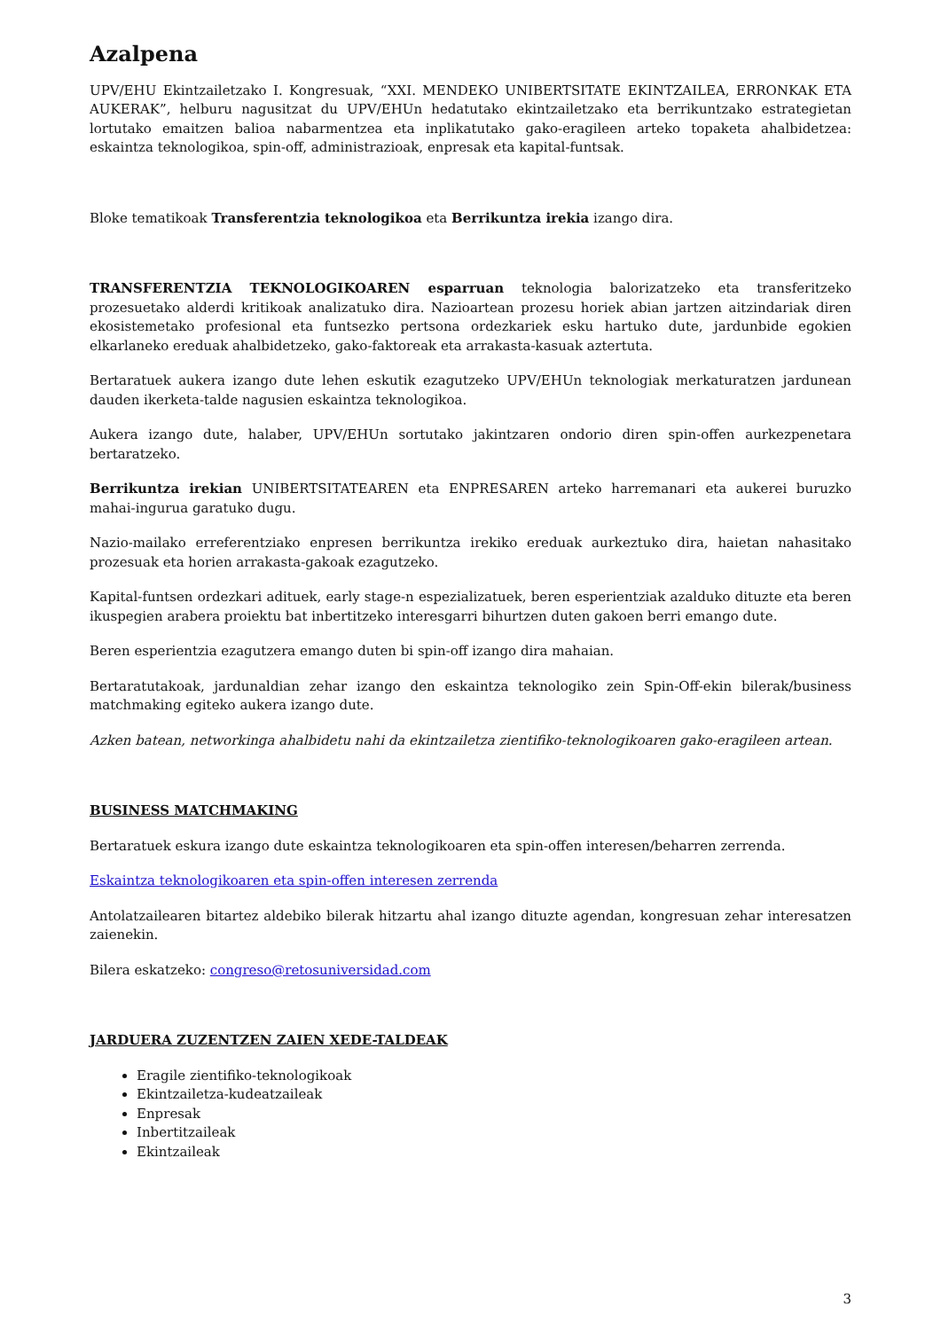Azalpena
UPV/EHU Ekintzailetzako I. Kongresuak, “XXI. MENDEKO UNIBERTSITATE EKINTZAILEA, ERRONKAK ETA AUKERAK”, helburu nagusitzat du UPV/EHUn hedatutako ekintzailetzako eta berrikuntzako estrategietan lortutako emaitzen balioa nabarmentzea eta inplikatutako gako-eragileen arteko topaketa ahalbidetzea: eskaintza teknologikoa, spin-off, administrazioak, enpresak eta kapital-funtsak.
Bloke tematikoak Transferentzia teknologikoa eta Berrikuntza irekia izango dira.
TRANSFERENTZIA TEKNOLOGIKOAREN esparruan teknologia balorizatzeko eta transferitzeko prozesuetako alderdi kritikoak analizatuko dira. Nazioartean prozesu horiek abian jartzen aitzindariak diren ekosistemetako profesional eta funtsezko pertsona ordezkariek esku hartuko dute, jardunbide egokien elkarlaneko ereduak ahalbidetzeko, gako-faktoreak eta arrakasta-kasuak aztertuta.
Bertaratuek aukera izango dute lehen eskutik ezagutzeko UPV/EHUn teknologiak merkaturatzen jardunean dauden ikerketa-talde nagusien eskaintza teknologikoa.
Aukera izango dute, halaber, UPV/EHUn sortutako jakintzaren ondorio diren spin-offen aurkezpenetara bertaratzeko.
Berrikuntza irekian UNIBERTSITATEAREN eta ENPRESAREN arteko harremanari eta aukerei buruzko mahai-ingurua garatuko dugu.
Nazio-mailako erreferentziako enpresen berrikuntza irekiko ereduak aurkeztuko dira, haietan nahasitako prozesuak eta horien arrakasta-gakoak ezagutzeko.
Kapital-funtsen ordezkari adituek, early stage-n espezializatuek, beren esperientziak azalduko dituzte eta beren ikuspegien arabera proiektu bat inbertitzeko interesgarri bihurtzen duten gakoen berri emango dute.
Beren esperientzia ezagutzera emango duten bi spin-off izango dira mahaian.
Bertaratutakoak, jardunaldian zehar izango den eskaintza teknologiko zein Spin-Off-ekin bilerak/business matchmaking egiteko aukera izango dute.
Azken batean, networkinga ahalbidetu nahi da ekintzailetza zientifiko-teknologikoaren gako-eragileen artean.
BUSINESS MATCHMAKING
Bertaratuek eskura izango dute eskaintza teknologikoaren eta spin-offen interesen/beharren zerrenda.
Eskaintza teknologikoaren eta spin-offen interesen zerrenda
Antolatzailearen bitartez aldebiko bilerak hitzartu ahal izango dituzte agendan, kongresuan zehar interesatzen zaienekin.
Bilera eskatzeko: congreso@retosuniversidad.com
JARDUERA ZUZENTZEN ZAIEN XEDE-TALDEAK
Eragile zientifiko-teknologikoak
Ekintzailetza-kudeatzaileak
Enpresak
Inbertitzaileak
Ekintzaileak
3